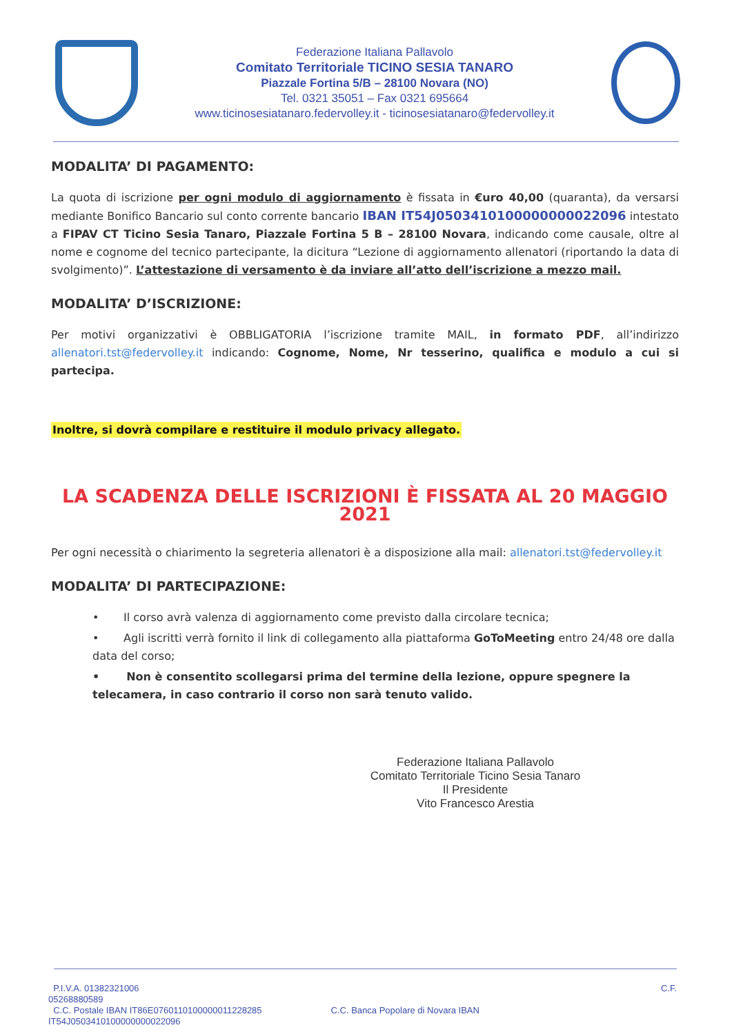Federazione Italiana Pallavolo
Comitato Territoriale TICINO SESIA TANARO
Piazzale Fortina 5/B – 28100 Novara (NO)
Tel. 0321 35051 – Fax 0321 695664
www.ticinosesiatanaro.federvolley.it - ticinosesiatanaro@federvolley.it
MODALITA’ DI PAGAMENTO:
La quota di iscrizione per ogni modulo di aggiornamento è fissata in €uro 40,00 (quaranta), da versarsi mediante Bonifico Bancario sul conto corrente bancario IBAN IT54J0503410100000000022096 intestato a FIPAV CT Ticino Sesia Tanaro, Piazzale Fortina 5 B – 28100 Novara, indicando come causale, oltre al nome e cognome del tecnico partecipante, la dicitura “Lezione di aggiornamento allenatori (riportando la data di svolgimento)”. L’attestazione di versamento è da inviare all’atto dell’iscrizione a mezzo mail.
MODALITA’ D’ISCRIZIONE:
Per motivi organizzativi è OBBLIGATORIA l’iscrizione tramite MAIL, in formato PDF, all’indirizzo allenatori.tst@federvolley.it indicando: Cognome, Nome, Nr tesserino, qualifica e modulo a cui si partecipa.
Inoltre, si dovrà compilare e restituire il modulo privacy allegato.
LA SCADENZA DELLE ISCRIZIONI È FISSATA AL 20 MAGGIO 2021
Per ogni necessità o chiarimento la segreteria allenatori è a disposizione alla mail: allenatori.tst@federvolley.it
MODALITA’ DI PARTECIPAZIONE:
• Il corso avrà valenza di aggiornamento come previsto dalla circolare tecnica;
• Agli iscritti verrà fornito il link di collegamento alla piattaforma GoToMeeting entro 24/48 ore dalla data del corso;
• Non è consentito scollegarsi prima del termine della lezione, oppure spegnere la telecamera, in caso contrario il corso non sarà tenuto valido.
Federazione Italiana Pallavolo
Comitato Territoriale Ticino Sesia Tanaro
Il Presidente
Vito Francesco Arestia
P.I.V.A. 01382321006
05268880589 C.F.
C.C. Postale IBAN IT86E0760110100000011228285
IT54J0503410100000000022096 C.C. Banca Popolare di Novara IBAN